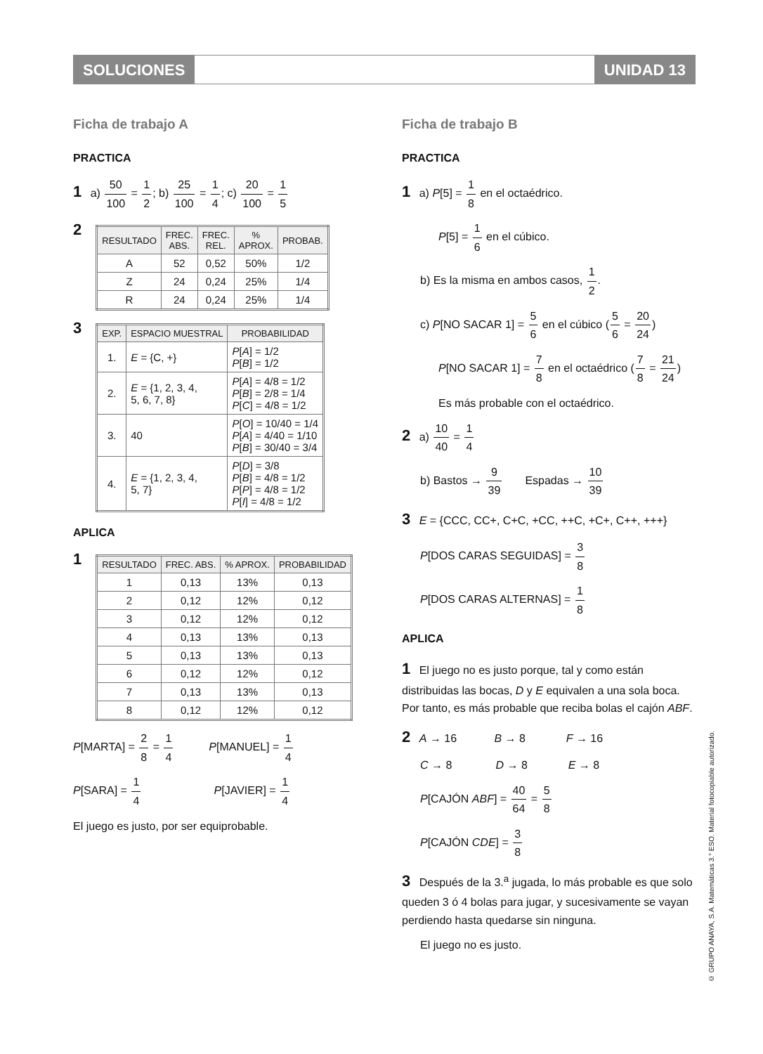SOLUCIONES UNIDAD 13
Ficha de trabajo A
PRACTICA
1 a) 50 100 = 1 2; b) 25 100 = 1 4; c) 20 100 = 1 5
2
| RESULTADO | FREC. ABS. | FREC. REL. | % APROX. | PROBAB. |
| --- | --- | --- | --- | --- |
| A | 52 | 0,52 | 50% | 1/2 |
| Z | 24 | 0,24 | 25% | 1/4 |
| R | 24 | 0,24 | 25% | 1/4 |
3
| EXP. | ESPACIO MUESTRAL | PROBABILIDAD |
| --- | --- | --- |
| 1. | E = {C, +} | P [ A ] = 1/2 P [ B ] = 1/2 |
| 2. | E = {1, 2, 3, 4, 5, 6, 7, 8} | P [ A ] = 4/8 = 1/2 P [ B ] = 2/8 = 1/4 P [ C ] = 4/8 = 1/2 |
| 3. | 40 | P [ O ] = 10/40 = 1/4 P [ A ] = 4/40 = 1/10 P [ B ] = 30/40 = 3/4 |
| 4. | E = {1, 2, 3, 4, 5, 7} | P [ D ] = 3/8 P [ B ] = 4/8 = 1/2 P [ P ] = 4/8 = 1/2 P [ I ] = 4/8 = 1/2 |
APLICA
1
| RESULTADO | FREC. ABS. | % APROX. | PROBABILIDAD |
| --- | --- | --- | --- |
| 1 | 0,13 | 13% | 0,13 |
| 2 | 0,12 | 12% | 0,12 |
| 3 | 0,12 | 12% | 0,12 |
| 4 | 0,13 | 13% | 0,13 |
| 5 | 0,13 | 13% | 0,13 |
| 6 | 0,12 | 12% | 0,12 |
| 7 | 0,13 | 13% | 0,13 |
| 8 | 0,12 | 12% | 0,12 |
P[MARTA] = 2 8 = 1 4 P[MANUEL] = 1 4
P[SARA] = 1 4 P[JAVIER] = 1 4
El juego es justo, por ser equiprobable.
Ficha de trabajo B
PRACTICA
1 a) P[5] = 1 8 en el octaédrico.
P[5] = 1 6 en el cúbico.
b) Es la misma en ambos casos, 1 2.
c) P[NO SACAR 1] = 5 6 en el cúbico (5 6 = 20 24)
P[NO SACAR 1] = 7 8 en el octaédrico (7 8 = 21 24)
Es más probable con el octaédrico.
2 a) 10 40 = 1 4
b) Bastos → 9 39 Espadas → 10 39
3 E = {CCC, CC+, C+C, +CC, ++C, +C+, C++, +++}
P[DOS CARAS SEGUIDAS] = 3 8
P[DOS CARAS ALTERNAS] = 1 8
APLICA
1 El juego no es justo porque, tal y como están distribuidas las bocas, D y E equivalen a una sola boca. Por tanto, es más probable que reciba bolas el cajón ABF.
2 A → 16 B → 8 F → 16
C → 8 D → 8 E → 8
P[CAJÓN ABF] = 40 64 = 5 8
P[CAJÓN CDE] = 3 8
3 Después de la 3.<sup>a</sup> jugada, lo más probable es que solo queden 3 ó 4 bolas para jugar, y sucesivamente se vayan perdiendo hasta quedarse sin ninguna.
El juego no es justo.
© GRUPO ANAYA, S.A. Matemáticas 3.° ESO. Material fotocopiable autorizado.